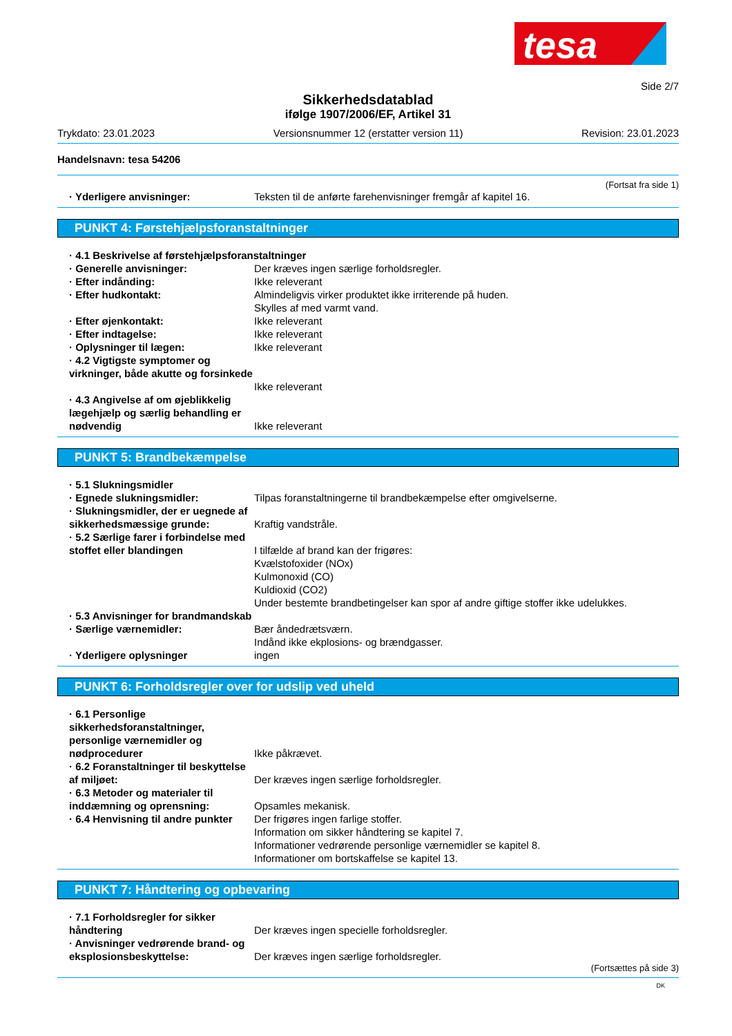tesa
Side 2/7
Sikkerhedsdatablad
ifølge 1907/2006/EF, Artikel 31
Trykdato: 23.01.2023 Versionsnummer 12 (erstatter version 11) Revision: 23.01.2023
Handelsnavn: tesa 54206
(Fortsat fra side 1)
· Yderligere anvisninger: Teksten til de anførte farehenvisninger fremgår af kapitel 16.
PUNKT 4: Førstehjælpsforanstaltninger
· 4.1 Beskrivelse af førstehjælpsforanstaltninger
· Generelle anvisninger: Der kræves ingen særlige forholdsregler.
· Efter indånding: Ikke releverant
· Efter hudkontakt: Almindeligvis virker produktet ikke irriterende på huden.
Skylles af med varmt vand.
· Efter øjenkontakt: Ikke releverant
· Efter indtagelse: Ikke releverant
· Oplysninger til lægen: Ikke releverant
· 4.2 Vigtigste symptomer og virkninger, både akutte og forsinkede
Ikke releverant
· 4.3 Angivelse af om øjeblikkelig lægehjælp og særlig behandling er nødvendig
Ikke releverant
PUNKT 5: Brandbekæmpelse
· 5.1 Slukningsmidler
· Egnede slukningsmidler: Tilpas foranstaltningerne til brandbekæmpelse efter omgivelserne.
· Slukningsmidler, der er uegnede af sikkerhedsmæssige grunde:
Kraftig vandstråle.
· 5.2 Særlige farer i forbindelse med stoffet eller blandingen
I tilfælde af brand kan der frigøres:
Kvælstofoxider (NOx)
Kulmonoxid (CO)
Kuldioxid (CO2)
Under bestemte brandbetingelser kan spor af andre giftige stoffer ikke udelukkes.
· 5.3 Anvisninger for brandmandskab
· Særlige værnemidler: Bær åndedrætsværn.
Indånd ikke ekplosions- og brændgasser.
· Yderligere oplysninger ingen
PUNKT 6: Forholdsregler over for udslip ved uheld
· 6.1 Personlige sikkerhedsforanstaltninger, personlige værnemidler og nødprocedurer
Ikke påkrævet.
· 6.2 Foranstaltninger til beskyttelse af miljøet:
Der kræves ingen særlige forholdsregler.
· 6.3 Metoder og materialer til inddæmning og oprensning:
Opsamles mekanisk.
· 6.4 Henvisning til andre punkter
Der frigøres ingen farlige stoffer.
Information om sikker håndtering se kapitel 7.
Informationer vedrørende personlige værnemidler se kapitel 8.
Informationer om bortskaffelse se kapitel 13.
PUNKT 7: Håndtering og opbevaring
· 7.1 Forholdsregler for sikker håndtering
Der kræves ingen specielle forholdsregler.
· Anvisninger vedrørende brand- og eksplosionsbeskyttelse:
Der kræves ingen særlige forholdsregler.
(Fortsættes på side 3)
DK